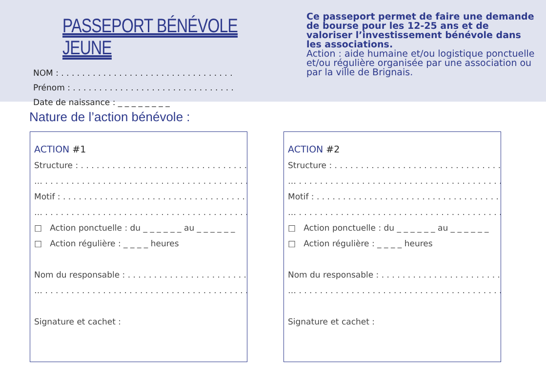PASSEPORT BÉNÉVOLE JEUNE
NOM : . . . . . . . . . . . . . . . . . . . . . . . . . . . . . . . . .
Prénom : . . . . . . . . . . . . . . . . . . . . . . . . . . . . . . .
Date de naissance : _ _ _ _ _ _ _ _
Ce passeport permet de faire une demande de bourse pour les 12-25 ans et de valoriser l’investissement bénévole dans les associations.
Action : aide humaine et/ou logistique ponctuelle et/ou régulière organisée par une association ou par la ville de Brignais.
Nature de l’action bénévole :
ACTION #1
Structure : . . . . . . . . . . . . . . . . . . . . . . . . . . . . . . . . .
… . . . . . . . . . . . . . . . . . . . . . . . . . . . . . . . . . . . . . . . .
Motif : . . . . . . . . . . . . . . . . . . . . . . . . . . . . . . . . . . . .
… . . . . . . . . . . . . . . . . . . . . . . . . . . . . . . . . . . . . . . . .
□ Action ponctuelle : du _ _ _ _ _ _ au _ _ _ _ _ _
□ Action régulière : _ _ _ _ heures
Nom du responsable : . . . . . . . . . . . . . . . . . . . . . . . .
… . . . . . . . . . . . . . . . . . . . . . . . . . . . . . . . . . . . . . . . .
Signature et cachet :
ACTION #2
Structure : . . . . . . . . . . . . . . . . . . . . . . . . . . . . . . . . .
… . . . . . . . . . . . . . . . . . . . . . . . . . . . . . . . . . . . . . . . .
Motif : . . . . . . . . . . . . . . . . . . . . . . . . . . . . . . . . . . . .
… . . . . . . . . . . . . . . . . . . . . . . . . . . . . . . . . . . . . . . . .
□ Action ponctuelle : du _ _ _ _ _ _ au _ _ _ _ _ _
□ Action régulière : _ _ _ _ heures
Nom du responsable : . . . . . . . . . . . . . . . . . . . . . . . .
… . . . . . . . . . . . . . . . . . . . . . . . . . . . . . . . . . . . . . . . .
Signature et cachet :